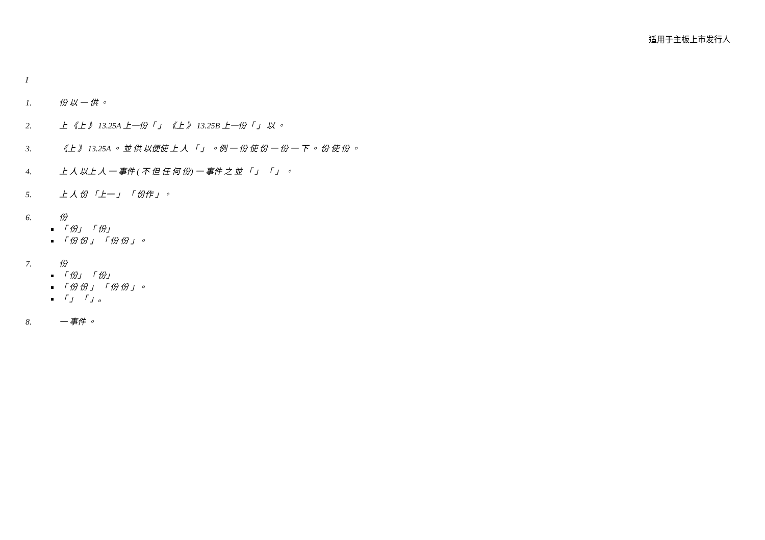适用于主板上市发行人
I
1. 份 以 一 供 。
2. 上 《上 》 13.25A 上一份「 」 《上 》 13.25B 上一份「 」 以 。
3. 《上 》 13.25A 。 並 供 以便使 上 人 「 」 。例 一 份 使 份 一 份 一 下 。 份 使 份 。
4. 上 人 以上 人 一 事件 ( 不 但 任 何 份) 一 事件 之 並 「 」 「 」 。
5. 上 人 份 「上一 」 「 份作 」。
6. 份
「 份」 「 份」
「 份 份 」 「 份 份 」。
7. 份
「 份」 「 份」
「 份 份 」 「 份 份 」。
「 」 「 」。
8. 一 事件 。